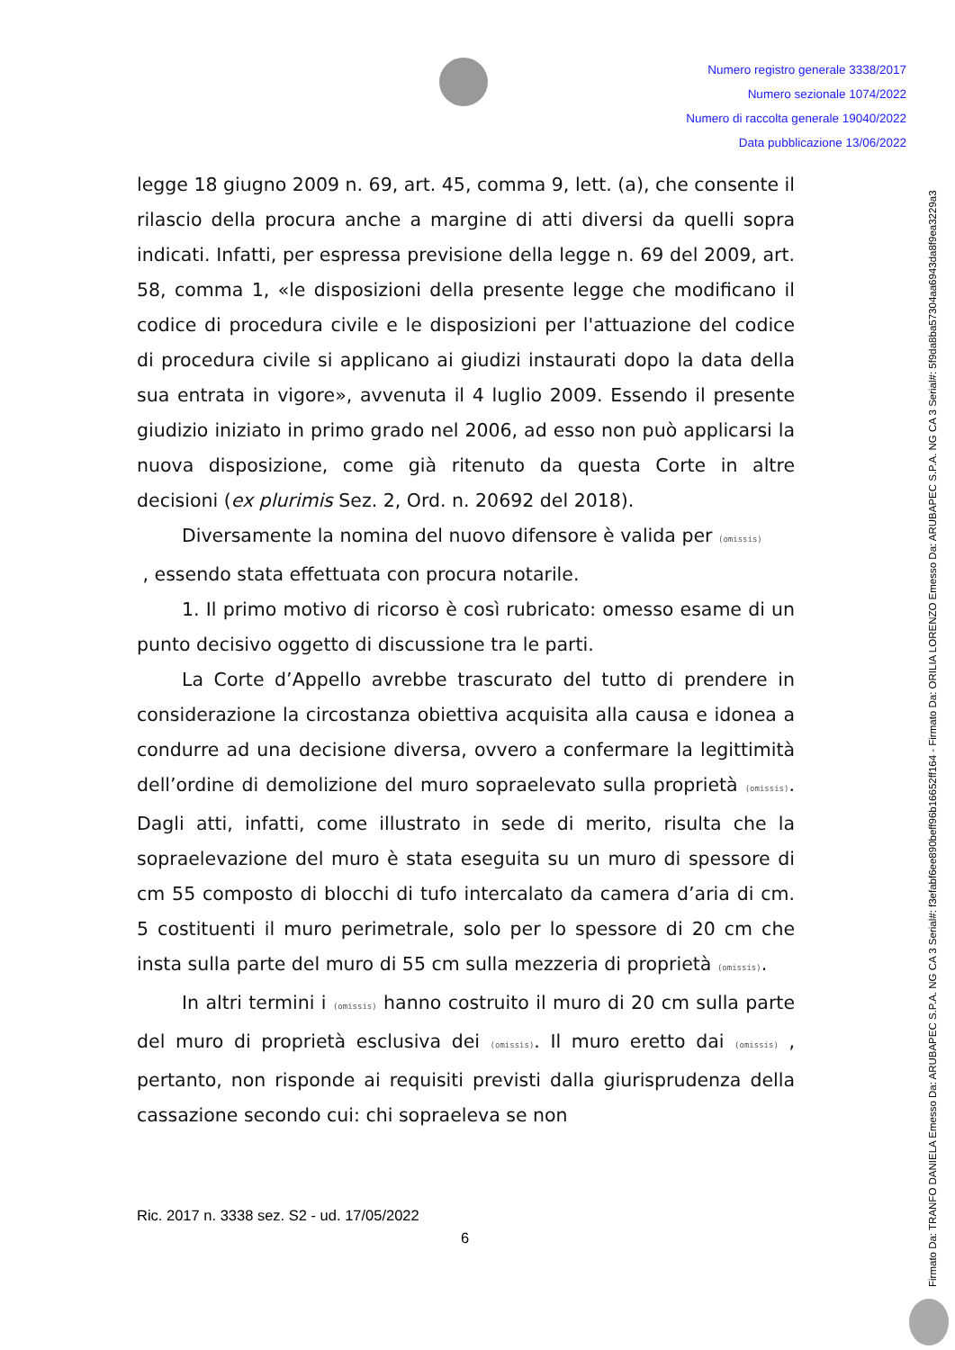Numero registro generale 3338/2017
Numero sezionale 1074/2022
Numero di raccolta generale 19040/2022
Data pubblicazione 13/06/2022
legge 18 giugno 2009 n. 69, art. 45, comma 9, lett. (a), che consente il rilascio della procura anche a margine di atti diversi da quelli sopra indicati. Infatti, per espressa previsione della legge n. 69 del 2009, art. 58, comma 1, «le disposizioni della presente legge che modificano il codice di procedura civile e le disposizioni per l'attuazione del codice di procedura civile si applicano ai giudizi instaurati dopo la data della sua entrata in vigore», avvenuta il 4 luglio 2009. Essendo il presente giudizio iniziato in primo grado nel 2006, ad esso non può applicarsi la nuova disposizione, come già ritenuto da questa Corte in altre decisioni (ex plurimis Sez. 2, Ord. n. 20692 del 2018).
Diversamente la nomina del nuovo difensore è valida per (omissis)
, essendo stata effettuata con procura notarile.
1. Il primo motivo di ricorso è così rubricato: omesso esame di un punto decisivo oggetto di discussione tra le parti.
La Corte d’Appello avrebbe trascurato del tutto di prendere in considerazione la circostanza obiettiva acquisita alla causa e idonea a condurre ad una decisione diversa, ovvero a confermare la legittimità dell’ordine di demolizione del muro sopraelevato sulla proprietà (omissis). Dagli atti, infatti, come illustrato in sede di merito, risulta che la sopraelevazione del muro è stata eseguita su un muro di spessore di cm 55 composto di blocchi di tufo intercalato da camera d’aria di cm. 5 costituenti il muro perimetrale, solo per lo spessore di 20 cm che insta sulla parte del muro di 55 cm sulla mezzeria di proprietà (omissis).
In altri termini i (omissis) hanno costruito il muro di 20 cm sulla parte del muro di proprietà esclusiva dei (omissis). Il muro eretto dai (omissis) , pertanto, non risponde ai requisiti previsti dalla giurisprudenza della cassazione secondo cui: chi sopraeleva se non
Ric. 2017 n. 3338 sez. S2 - ud. 17/05/2022
6
Firmato Da: TRANFO DANIELA Emesso Da: ARUBAPEC S.P.A. NG CA 3 Serial#: f3efabf6ee890beff96b16652ff164 - Firmato Da: ORILIA LORENZO Emesso Da: ARUBAPEC S.P.A. NG CA 3 Serial#: 5f9da8ba57304aa6943da8f9ea3229a3